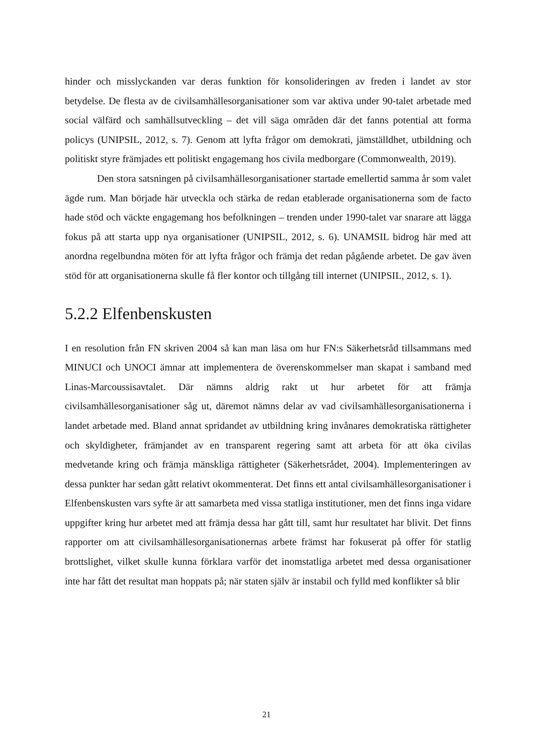hinder och misslyckanden var deras funktion för konsolideringen av freden i landet av stor betydelse. De flesta av de civilsamhällesorganisationer som var aktiva under 90-talet arbetade med social välfärd och samhällsutveckling – det vill säga områden där det fanns potential att forma policys (UNIPSIL, 2012, s. 7). Genom att lyfta frågor om demokrati, jämställdhet, utbildning och politiskt styre främjades ett politiskt engagemang hos civila medborgare (Commonwealth, 2019).
Den stora satsningen på civilsamhällesorganisationer startade emellertid samma år som valet ägde rum. Man började här utveckla och stärka de redan etablerade organisationerna som de facto hade stöd och väckte engagemang hos befolkningen – trenden under 1990-talet var snarare att lägga fokus på att starta upp nya organisationer (UNIPSIL, 2012, s. 6). UNAMSIL bidrog här med att anordna regelbundna möten för att lyfta frågor och främja det redan pågående arbetet. De gav även stöd för att organisationerna skulle få fler kontor och tillgång till internet (UNIPSIL, 2012, s. 1).
5.2.2 Elfenbenskusten
I en resolution från FN skriven 2004 så kan man läsa om hur FN:s Säkerhetsråd tillsammans med MINUCI och UNOCI ämnar att implementera de överenskommelser man skapat i samband med Linas-Marcoussisavtalet. Där nämns aldrig rakt ut hur arbetet för att främja civilsamhällesorganisationer såg ut, däremot nämns delar av vad civilsamhällesorganisationerna i landet arbetade med. Bland annat spridandet av utbildning kring invånares demokratiska rättigheter och skyldigheter, främjandet av en transparent regering samt att arbeta för att öka civilas medvetande kring och främja mänskliga rättigheter (Säkerhetsrådet, 2004). Implementeringen av dessa punkter har sedan gått relativt okommenterat. Det finns ett antal civilsamhällesorganisationer i Elfenbenskusten vars syfte är att samarbeta med vissa statliga institutioner, men det finns inga vidare uppgifter kring hur arbetet med att främja dessa har gått till, samt hur resultatet har blivit. Det finns rapporter om att civilsamhällesorganisationernas arbete främst har fokuserat på offer för statlig brottslighet, vilket skulle kunna förklara varför det inomstatliga arbetet med dessa organisationer inte har fått det resultat man hoppats på; när staten själv är instabil och fylld med konflikter så blir
21